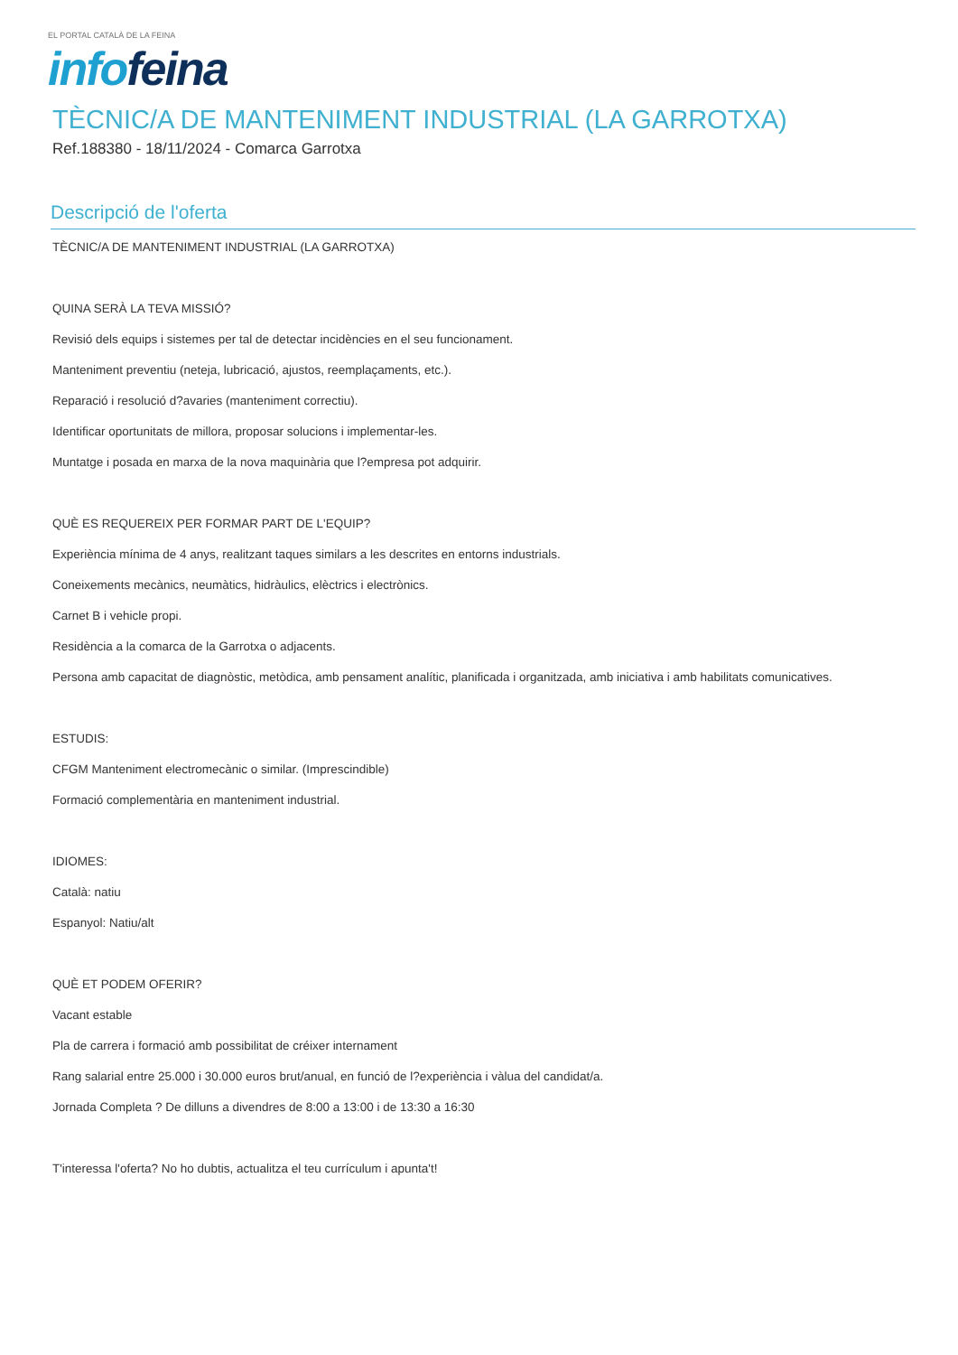EL PORTAL CATALÀ DE LA FEINA
info feina
TÈCNIC/A DE MANTENIMENT INDUSTRIAL (LA GARROTXA)
Ref.188380 - 18/11/2024 - Comarca Garrotxa
Descripció de l'oferta
TÈCNIC/A DE MANTENIMENT INDUSTRIAL (LA GARROTXA)
QUINA SERÀ LA TEVA MISSIÓ?
Revisió dels equips i sistemes per tal de detectar incidències en el seu funcionament.
Manteniment preventiu (neteja, lubricació, ajustos, reemplaçaments, etc.).
Reparació i resolució d?avaries (manteniment correctiu).
Identificar oportunitats de millora, proposar solucions i implementar-les.
Muntatge i posada en marxa de la nova maquinària que l?empresa pot adquirir.
QUÈ ES REQUEREIX PER FORMAR PART DE L'EQUIP?
Experiència mínima de 4 anys, realitzant taques similars a les descrites en entorns industrials.
Coneixements mecànics, neumàtics, hidràulics, elèctrics i electrònics.
Carnet B i vehicle propi.
Residència a la comarca de la Garrotxa o adjacents.
Persona amb capacitat de diagnòstic, metòdica, amb pensament analític, planificada i organitzada, amb iniciativa i amb habilitats comunicatives.
ESTUDIS:
CFGM Manteniment electromecànic o similar. (Imprescindible)
Formació complementària en manteniment industrial.
IDIOMES:
Català: natiu
Espanyol: Natiu/alt
QUÈ ET PODEM OFERIR?
Vacant estable
Pla de carrera i formació amb possibilitat de créixer internament
Rang salarial entre 25.000 i 30.000 euros brut/anual, en funció de l?experiència i vàlua del candidat/a.
Jornada Completa ? De dilluns a divendres de 8:00 a 13:00 i de 13:30 a 16:30
T'interessa l'oferta? No ho dubtis, actualitza el teu currículum i apunta't!